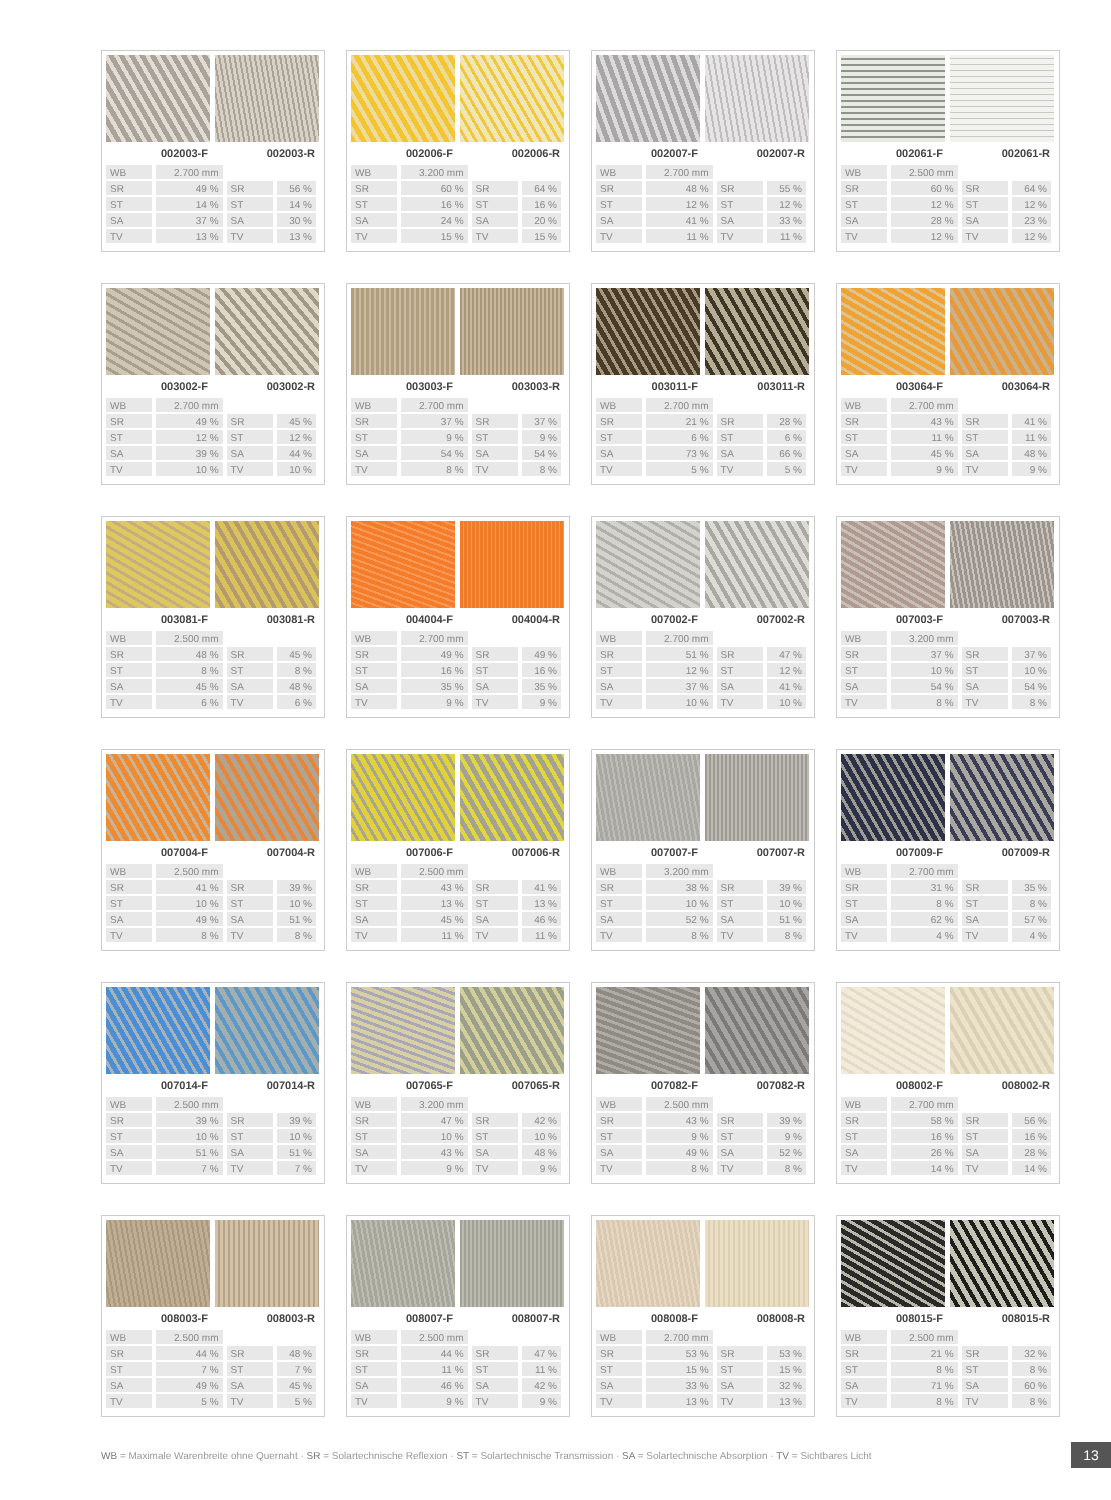002003-F 002003-R
| WB | 2.700 mm | | |
| SR | 49 % | SR | 56 % |
| ST | 14 % | ST | 14 % |
| SA | 37 % | SA | 30 % |
| TV | 13 % | TV | 13 % |
002006-F 002006-R
| WB | 3.200 mm | | |
| SR | 60 % | SR | 64 % |
| ST | 16 % | ST | 16 % |
| SA | 24 % | SA | 20 % |
| TV | 15 % | TV | 15 % |
002007-F 002007-R
| WB | 2.700 mm | | |
| SR | 48 % | SR | 55 % |
| ST | 12 % | ST | 12 % |
| SA | 41 % | SA | 33 % |
| TV | 11 % | TV | 11 % |
002061-F 002061-R
| WB | 2.500 mm | | |
| SR | 60 % | SR | 64 % |
| ST | 12 % | ST | 12 % |
| SA | 28 % | SA | 23 % |
| TV | 12 % | TV | 12 % |
003002-F 003002-R
| WB | 2.700 mm | | |
| SR | 49 % | SR | 45 % |
| ST | 12 % | ST | 12 % |
| SA | 39 % | SA | 44 % |
| TV | 10 % | TV | 10 % |
003003-F 003003-R
| WB | 2.700 mm | | |
| SR | 37 % | SR | 37 % |
| ST | 9 % | ST | 9 % |
| SA | 54 % | SA | 54 % |
| TV | 8 % | TV | 8 % |
003011-F 003011-R
| WB | 2.700 mm | | |
| SR | 21 % | SR | 28 % |
| ST | 6 % | ST | 6 % |
| SA | 73 % | SA | 66 % |
| TV | 5 % | TV | 5 % |
003064-F 003064-R
| WB | 2.700 mm | | |
| SR | 43 % | SR | 41 % |
| ST | 11 % | ST | 11 % |
| SA | 45 % | SA | 48 % |
| TV | 9 % | TV | 9 % |
003081-F 003081-R
| WB | 2.500 mm | | |
| SR | 48 % | SR | 45 % |
| ST | 8 % | ST | 8 % |
| SA | 45 % | SA | 48 % |
| TV | 6 % | TV | 6 % |
004004-F 004004-R
| WB | 2.700 mm | | |
| SR | 49 % | SR | 49 % |
| ST | 16 % | ST | 16 % |
| SA | 35 % | SA | 35 % |
| TV | 9 % | TV | 9 % |
007002-F 007002-R
| WB | 2.700 mm | | |
| SR | 51 % | SR | 47 % |
| ST | 12 % | ST | 12 % |
| SA | 37 % | SA | 41 % |
| TV | 10 % | TV | 10 % |
007003-F 007003-R
| WB | 3.200 mm | | |
| SR | 37 % | SR | 37 % |
| ST | 10 % | ST | 10 % |
| SA | 54 % | SA | 54 % |
| TV | 8 % | TV | 8 % |
007004-F 007004-R
| WB | 2.500 mm | | |
| SR | 41 % | SR | 39 % |
| ST | 10 % | ST | 10 % |
| SA | 49 % | SA | 51 % |
| TV | 8 % | TV | 8 % |
007006-F 007006-R
| WB | 2.500 mm | | |
| SR | 43 % | SR | 41 % |
| ST | 13 % | ST | 13 % |
| SA | 45 % | SA | 46 % |
| TV | 11 % | TV | 11 % |
007007-F 007007-R
| WB | 3.200 mm | | |
| SR | 38 % | SR | 39 % |
| ST | 10 % | ST | 10 % |
| SA | 52 % | SA | 51 % |
| TV | 8 % | TV | 8 % |
007009-F 007009-R
| WB | 2.700 mm | | |
| SR | 31 % | SR | 35 % |
| ST | 8 % | ST | 8 % |
| SA | 62 % | SA | 57 % |
| TV | 4 % | TV | 4 % |
007014-F 007014-R
| WB | 2.500 mm | | |
| SR | 39 % | SR | 39 % |
| ST | 10 % | ST | 10 % |
| SA | 51 % | SA | 51 % |
| TV | 7 % | TV | 7 % |
007065-F 007065-R
| WB | 3.200 mm | | |
| SR | 47 % | SR | 42 % |
| ST | 10 % | ST | 10 % |
| SA | 43 % | SA | 48 % |
| TV | 9 % | TV | 9 % |
007082-F 007082-R
| WB | 2.500 mm | | |
| SR | 43 % | SR | 39 % |
| ST | 9 % | ST | 9 % |
| SA | 49 % | SA | 52 % |
| TV | 8 % | TV | 8 % |
008002-F 008002-R
| WB | 2.700 mm | | |
| SR | 58 % | SR | 56 % |
| ST | 16 % | ST | 16 % |
| SA | 26 % | SA | 28 % |
| TV | 14 % | TV | 14 % |
008003-F 008003-R
| WB | 2.500 mm | | |
| SR | 44 % | SR | 48 % |
| ST | 7 % | ST | 7 % |
| SA | 49 % | SA | 45 % |
| TV | 5 % | TV | 5 % |
008007-F 008007-R
| WB | 2.500 mm | | |
| SR | 44 % | SR | 47 % |
| ST | 11 % | ST | 11 % |
| SA | 46 % | SA | 42 % |
| TV | 9 % | TV | 9 % |
008008-F 008008-R
| WB | 2.700 mm | | |
| SR | 53 % | SR | 53 % |
| ST | 15 % | ST | 15 % |
| SA | 33 % | SA | 32 % |
| TV | 13 % | TV | 13 % |
008015-F 008015-R
| WB | 2.500 mm | | |
| SR | 21 % | SR | 32 % |
| ST | 8 % | ST | 8 % |
| SA | 71 % | SA | 60 % |
| TV | 8 % | TV | 8 % |
WB = Maximale Warenbreite ohne Quernaht · SR = Solartechnische Reflexion · ST = Solartechnische Transmission · SA = Solartechnische Absorption · TV = Sichtbares Licht
13